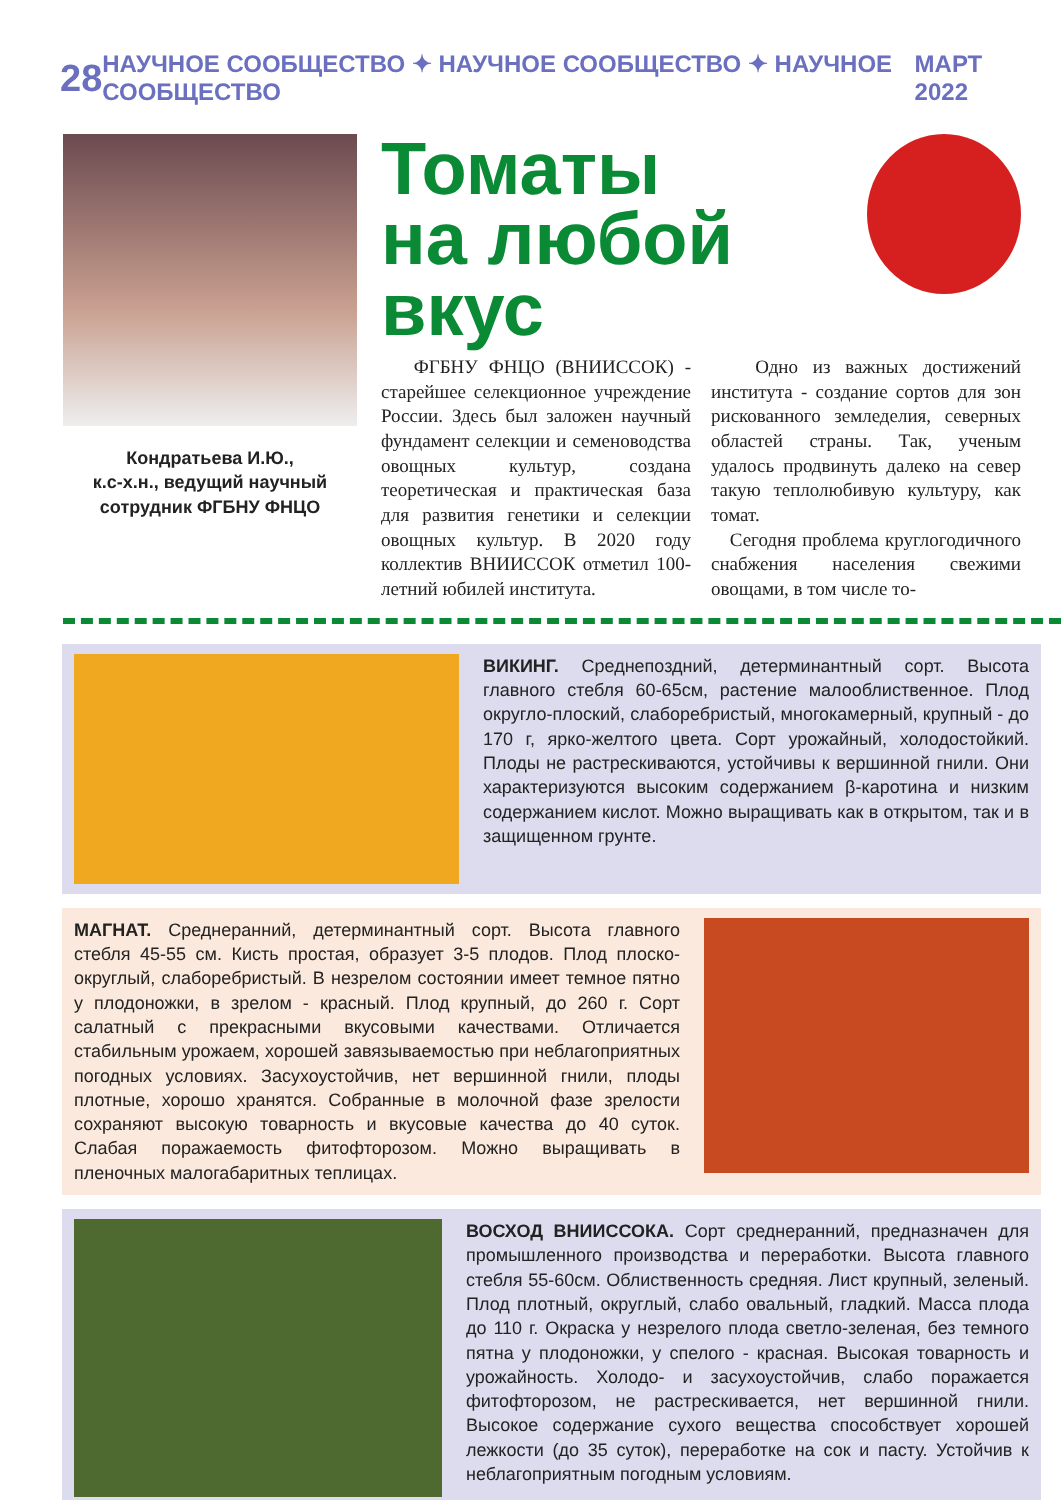28 НАУЧНОЕ СООБЩЕСТВО ✦ НАУЧНОЕ СООБЩЕСТВО ✦ НАУЧНОЕ СООБЩЕСТВО МАРТ 2022
Кондратьева И.Ю.,
к.с-х.н., ведущий научный
сотрудник ФГБНУ ФНЦО
Томаты
на любой вкус
ФГБНУ ФНЦО (ВНИИССОК) - старейшее селекционное учреждение России. Здесь был заложен научный фундамент селекции и семеноводства овощных культур, создана теоретическая и практическая база для развития генетики и селекции овощных культур. В 2020 году коллектив ВНИИССОК отметил 100-летний юбилей института.
Одно из важных достижений института - создание сортов для зон рискованного земледелия, северных областей страны. Так, ученым удалось продвинуть далеко на север такую теплолюбивую культуру, как томат.
Сегодня проблема круглогодичного снабжения населения свежими овощами, в том числе то-
ВИКИНГ. Среднепоздний, детерминантный сорт. Высота главного стебля 60-65см, растение малооблиственное. Плод округло-плоский, слаборебристый, многокамерный, крупный - до 170 г, ярко-желтого цвета. Сорт урожайный, холодостойкий. Плоды не растрескиваются, устойчивы к вершинной гнили. Они характеризуются высоким содержанием β-каротина и низким содержанием кислот. Можно выращивать как в открытом, так и в защищенном грунте.
МАГНАТ. Среднеранний, детерминантный сорт. Высота главного стебля 45-55 см. Кисть простая, образует 3-5 плодов. Плод плоско-округлый, слаборебристый. В незрелом состоянии имеет темное пятно у плодоножки, в зрелом - красный. Плод крупный, до 260 г. Сорт салатный с прекрасными вкусовыми качествами. Отличается стабильным урожаем, хорошей завязываемостью при неблагоприятных погодных условиях. Засухоустойчив, нет вершинной гнили, плоды плотные, хорошо хранятся. Собранные в молочной фазе зрелости сохраняют высокую товарность и вкусовые качества до 40 суток. Слабая поражаемость фитофторозом. Можно выращивать в пленочных малогабаритных теплицах.
ВОСХОД ВНИИССОКА. Сорт среднеранний, предназначен для промышленного производства и переработки. Высота главного стебля 55-60см. Облиственность средняя. Лист крупный, зеленый. Плод плотный, округлый, слабо овальный, гладкий. Масса плода до 110 г. Окраска у незрелого плода светло-зеленая, без темного пятна у плодоножки, у спелого - красная. Высокая товарность и урожайность. Холодо- и засухоустойчив, слабо поражается фитофторозом, не растрескивается, нет вершинной гнили. Высокое содержание сухого вещества способствует хорошей лежкости (до 35 суток), переработке на сок и пасту. Устойчив к неблагоприятным погодным условиям.